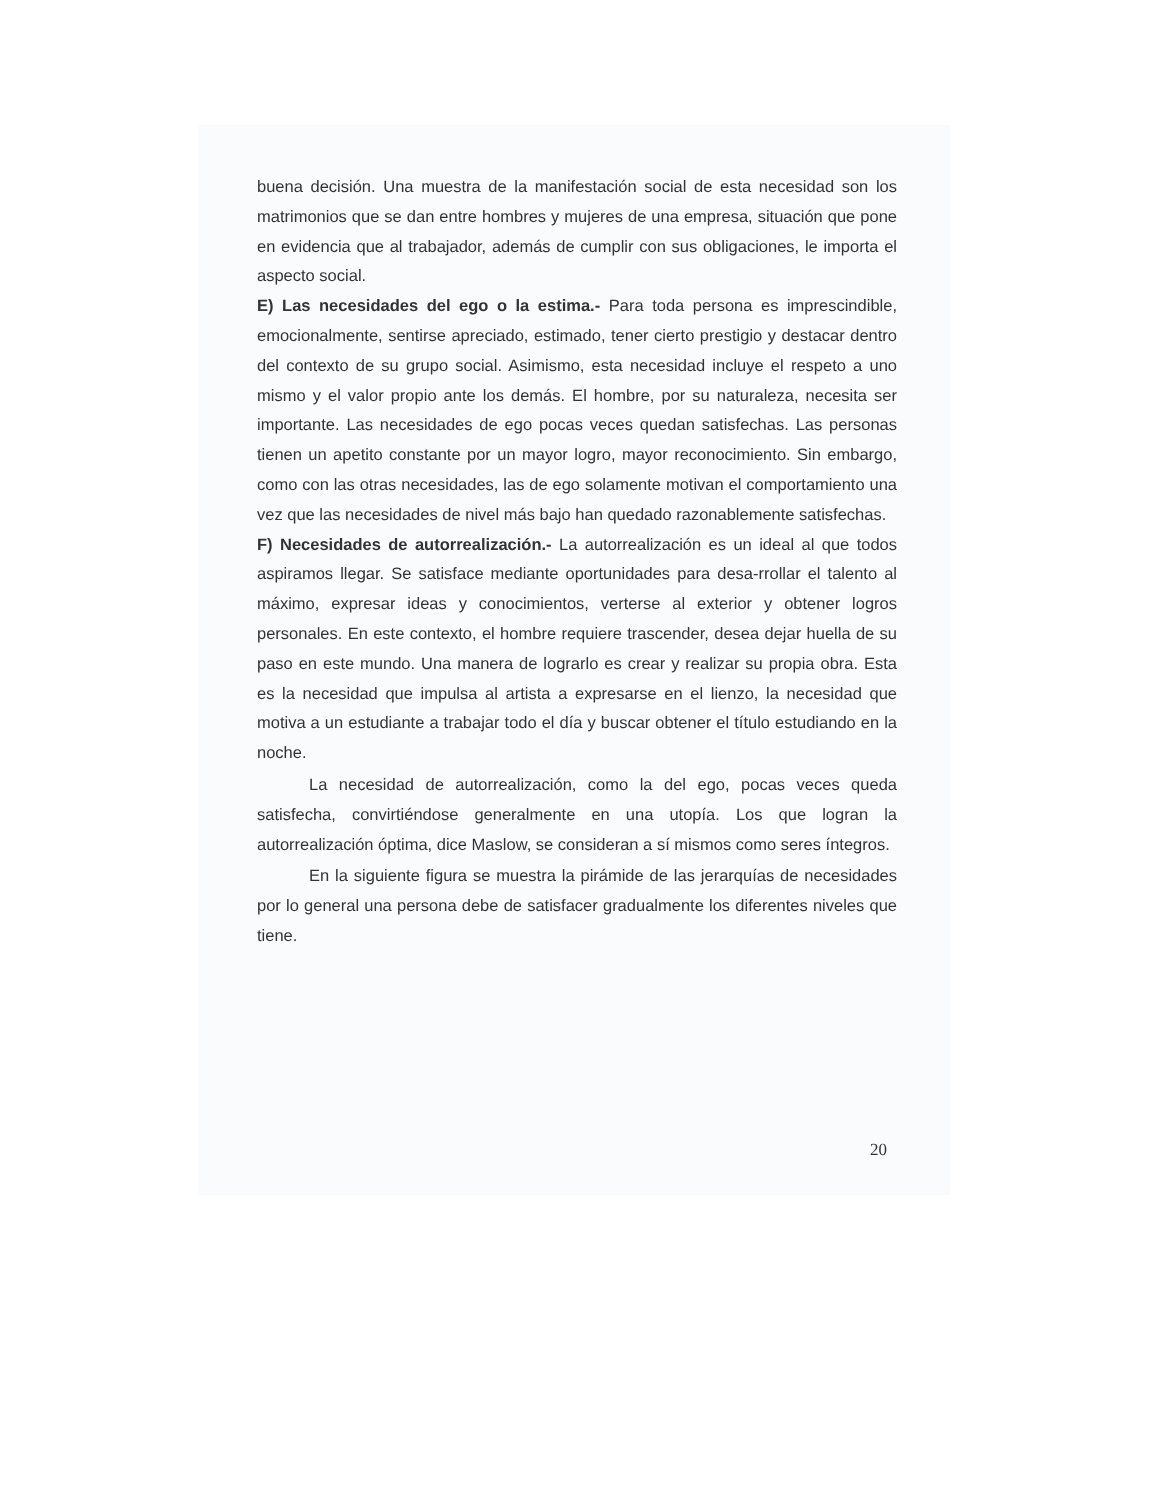buena decisión. Una muestra de la manifestación social de esta necesidad son los matrimonios que se dan entre hombres y mujeres de una empresa, situación que pone en evidencia que al trabajador, además de cumplir con sus obligaciones, le importa el aspecto social.
E) Las necesidades del ego o la estima.- Para toda persona es imprescindible, emocionalmente, sentirse apreciado, estimado, tener cierto prestigio y destacar dentro del contexto de su grupo social. Asimismo, esta necesidad incluye el respeto a uno mismo y el valor propio ante los demás. El hombre, por su naturaleza, necesita ser importante. Las necesidades de ego pocas veces quedan satisfechas. Las personas tienen un apetito constante por un mayor logro, mayor reconocimiento. Sin embargo, como con las otras necesidades, las de ego solamente motivan el comportamiento una vez que las necesidades de nivel más bajo han quedado razonablemente satisfechas.
F) Necesidades de autorrealización.- La autorrealización es un ideal al que todos aspiramos llegar. Se satisface mediante oportunidades para desa-rrollar el talento al máximo, expresar ideas y conocimientos, verterse al exterior y obtener logros personales. En este contexto, el hombre requiere trascender, desea dejar huella de su paso en este mundo. Una manera de lograrlo es crear y realizar su propia obra. Esta es la necesidad que impulsa al artista a expresarse en el lienzo, la necesidad que motiva a un estudiante a trabajar todo el día y buscar obtener el título estudiando en la noche.
La necesidad de autorrealización, como la del ego, pocas veces queda satisfecha, convirtiéndose generalmente en una utopía. Los que logran la autorrealización óptima, dice Maslow, se consideran a sí mismos como seres íntegros.
En la siguiente figura se muestra la pirámide de las jerarquías de necesidades por lo general una persona debe de satisfacer gradualmente los diferentes niveles que tiene.
20